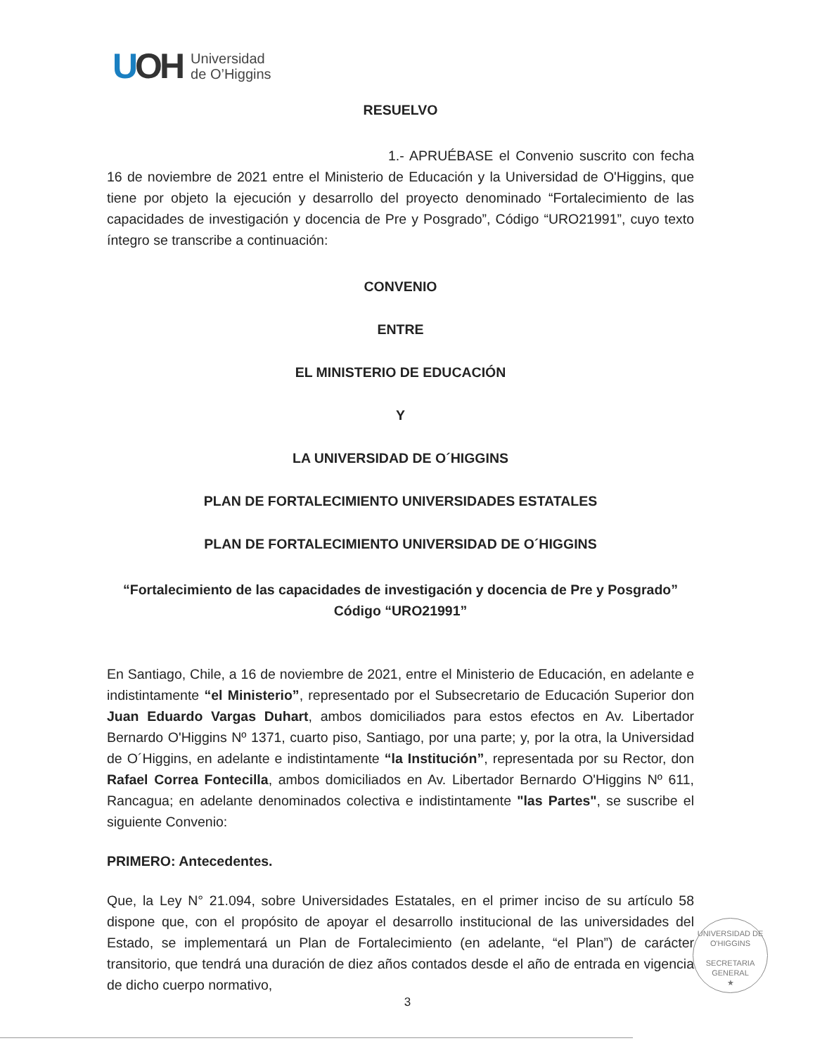UOH
Universidad
de O’Higgins
RESUELVO
1.- APRUÉBASE el Convenio suscrito con fecha 16 de noviembre de 2021 entre el Ministerio de Educación y la Universidad de O'Higgins, que tiene por objeto la ejecución y desarrollo del proyecto denominado “Fortalecimiento de las capacidades de investigación y docencia de Pre y Posgrado”, Código “URO21991”, cuyo texto íntegro se transcribe a continuación:
CONVENIO
ENTRE
EL MINISTERIO DE EDUCACIÓN
Y
LA UNIVERSIDAD DE O´HIGGINS
PLAN DE FORTALECIMIENTO UNIVERSIDADES ESTATALES
PLAN DE FORTALECIMIENTO UNIVERSIDAD DE O´HIGGINS
“Fortalecimiento de las capacidades de investigación y docencia de Pre y Posgrado”
Código “URO21991”
En Santiago, Chile, a 16 de noviembre de 2021, entre el Ministerio de Educación, en adelante e indistintamente “el Ministerio”, representado por el Subsecretario de Educación Superior don Juan Eduardo Vargas Duhart, ambos domiciliados para estos efectos en Av. Libertador Bernardo O'Higgins Nº 1371, cuarto piso, Santiago, por una parte; y, por la otra, la Universidad de O´Higgins, en adelante e indistintamente “la Institución”, representada por su Rector, don Rafael Correa Fontecilla, ambos domiciliados en Av. Libertador Bernardo O'Higgins Nº 611, Rancagua; en adelante denominados colectiva e indistintamente "las Partes", se suscribe el siguiente Convenio:
PRIMERO: Antecedentes.
Que, la Ley N° 21.094, sobre Universidades Estatales, en el primer inciso de su artículo 58 dispone que, con el propósito de apoyar el desarrollo institucional de las universidades del Estado, se implementará un Plan de Fortalecimiento (en adelante, “el Plan”) de carácter transitorio, que tendrá una duración de diez años contados desde el año de entrada en vigencia de dicho cuerpo normativo,
UNIVERSIDAD DE O'HIGGINS
SECRETARIA
GENERAL
★
3